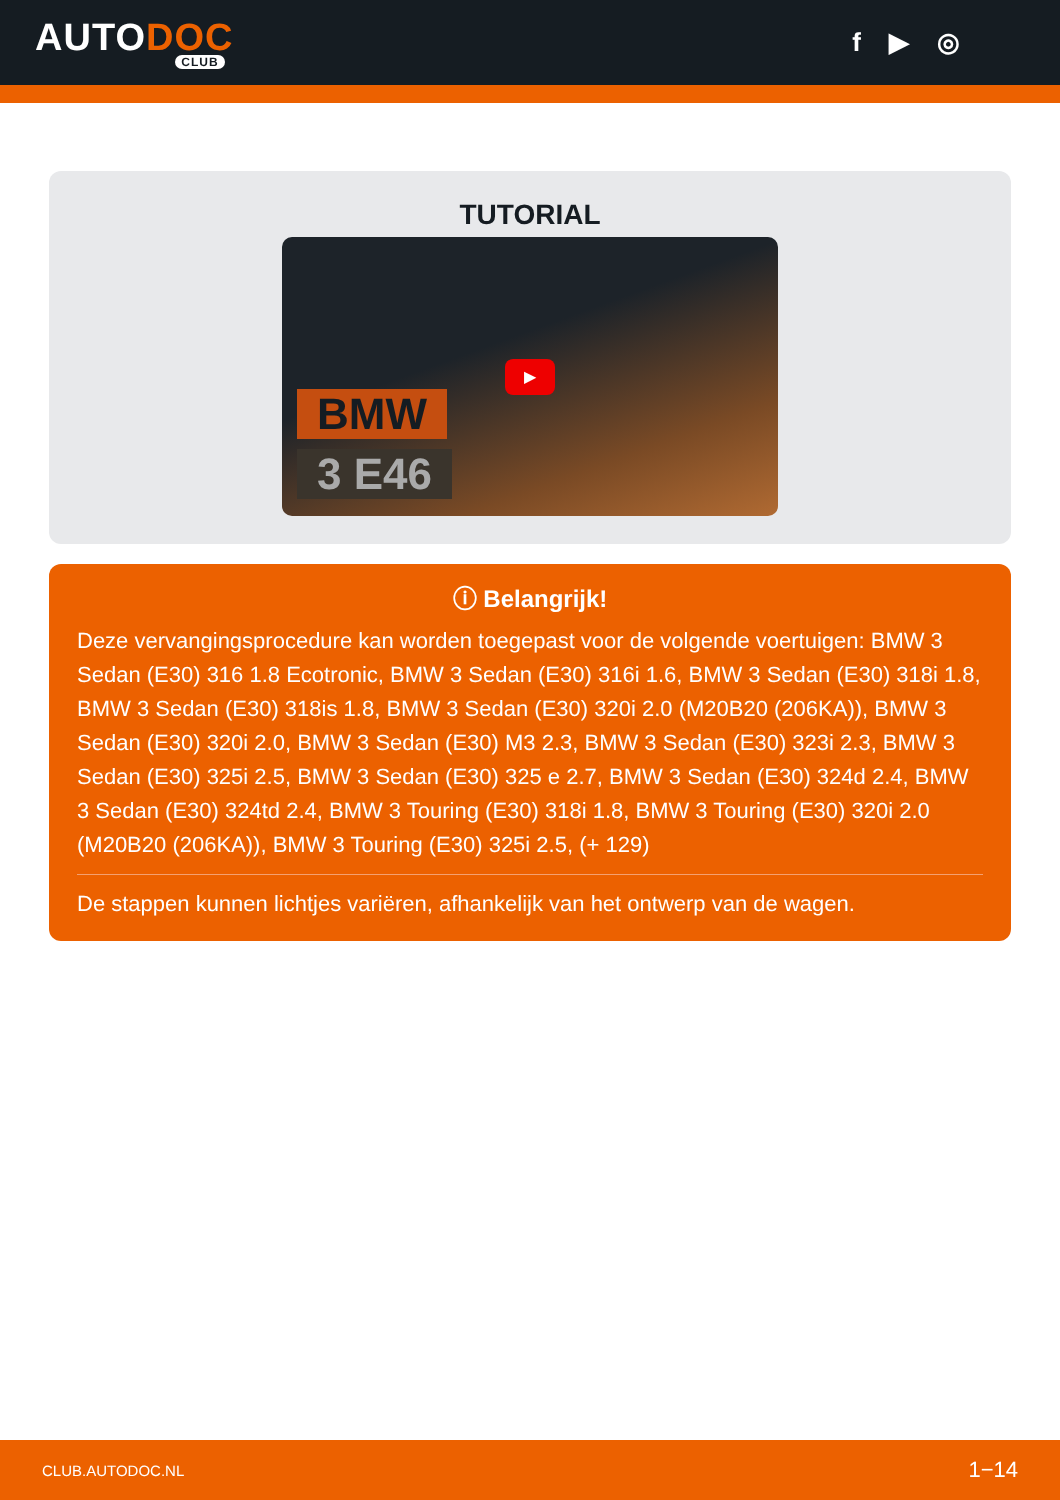AUTODOC
CLUB
f ▶ ◎
TUTORIAL
BMW
3 E46
▶
ⓘ Belangrijk!
Deze vervangingsprocedure kan worden toegepast voor de volgende voertuigen: BMW 3 Sedan (E30) 316 1.8 Ecotronic, BMW 3 Sedan (E30) 316i 1.6, BMW 3 Sedan (E30) 318i 1.8, BMW 3 Sedan (E30) 318is 1.8, BMW 3 Sedan (E30) 320i 2.0 (M20B20 (206KA)), BMW 3 Sedan (E30) 320i 2.0, BMW 3 Sedan (E30) M3 2.3, BMW 3 Sedan (E30) 323i 2.3, BMW 3 Sedan (E30) 325i 2.5, BMW 3 Sedan (E30) 325 e 2.7, BMW 3 Sedan (E30) 324d 2.4, BMW 3 Sedan (E30) 324td 2.4, BMW 3 Touring (E30) 318i 1.8, BMW 3 Touring (E30) 320i 2.0 (M20B20 (206KA)), BMW 3 Touring (E30) 325i 2.5, (+ 129)
De stappen kunnen lichtjes variëren, afhankelijk van het ontwerp van de wagen.
CLUB.AUTODOC.NL 1−14